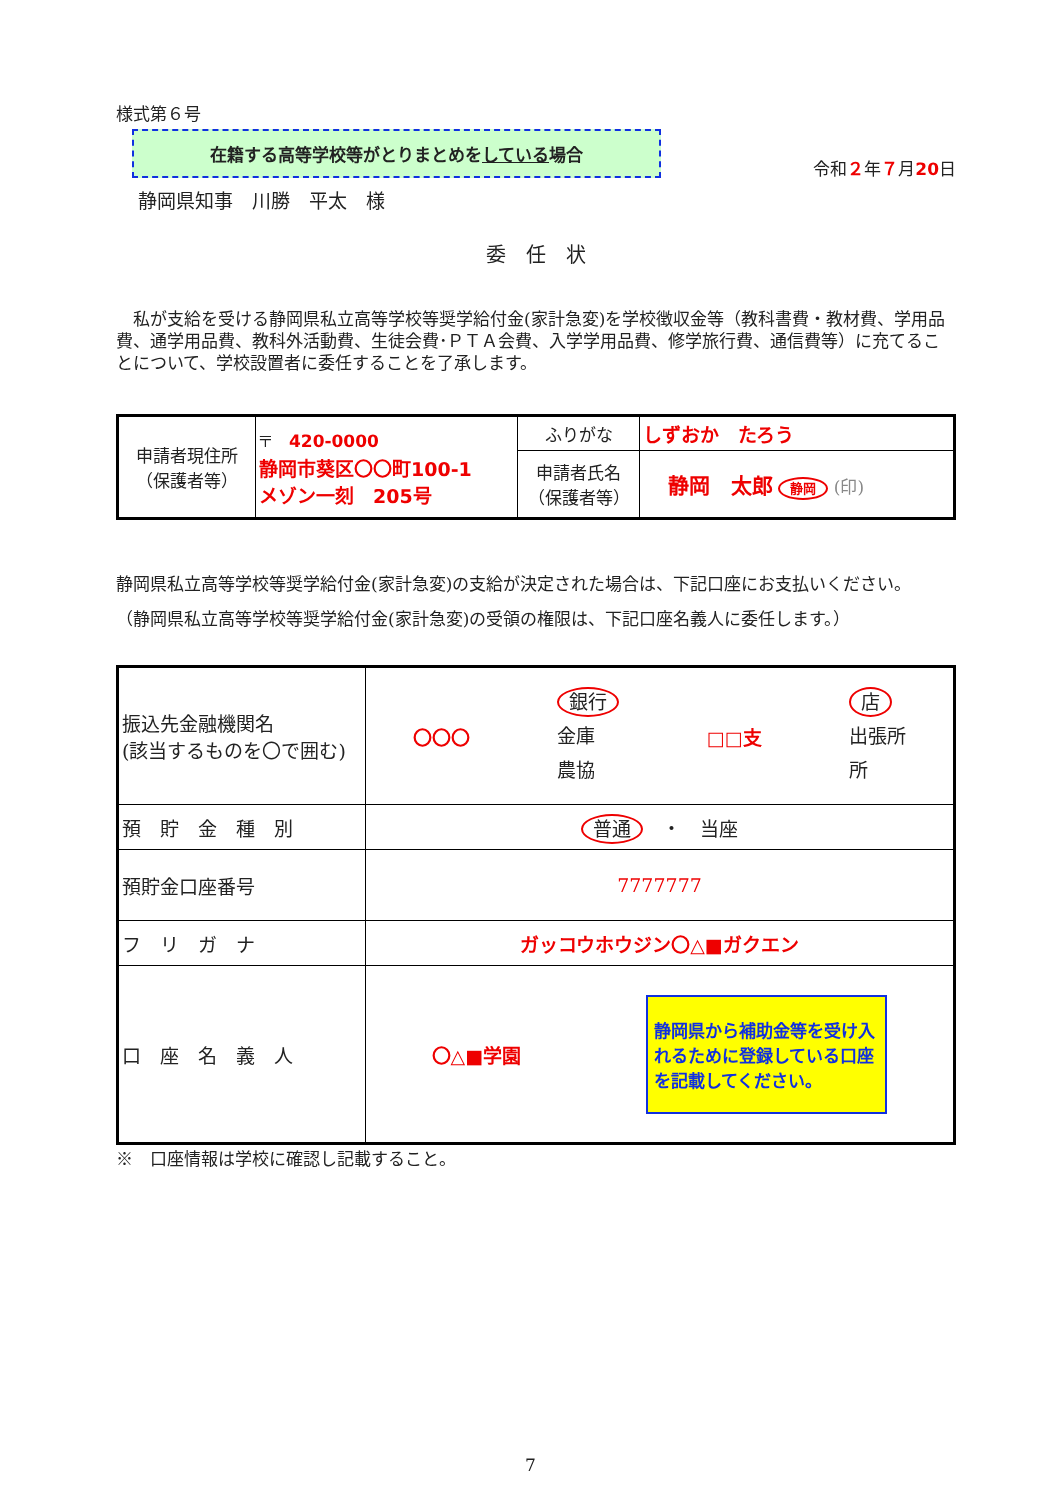様式第６号
在籍する高等学校等がとりまとめをしている場合
令和２年７月20日
静岡県知事　川勝　平太　様
委　任　状
　私が支給を受ける静岡県私立高等学校等奨学給付金(家計急変)を学校徴収金等（教科書費・教材費、学用品費、通学用品費、教科外活動費、生徒会費･ＰＴＡ会費、入学学用品費、修学旅行費、通信費等）に充てることについて、学校設置者に委任することを了承します。
| 申請者現住所 （保護者等） | 〒 420-0000 静岡市葵区〇〇町100-1 メゾン一刻 205号 | ふりがな | しずおか たろう |
| | | 申請者氏名 （保護者等） | 静岡 太郎 静岡 (印) |
静岡県私立高等学校等奨学給付金(家計急変)の支給が決定された場合は、下記口座にお支払いください。
（静岡県私立高等学校等奨学給付金(家計急変)の受領の権限は、下記口座名義人に委任します。）
| 振込先金融機関名 (該当するものを〇で囲む) | 〇〇〇 銀行 金庫 農協 □□支 店 出張所 所 |
| 預 貯 金 種 別 | 普通 ・ 当座 |
| 預貯金口座番号 | 7777777 |
| フ リ ガ ナ | ガッコウホウジン〇△■ガクエン |
| 口 座 名 義 人 | 〇△■学園 静岡県から補助金等を受け入れるために登録している口座を記載してください。 |
※　口座情報は学校に確認し記載すること。
7